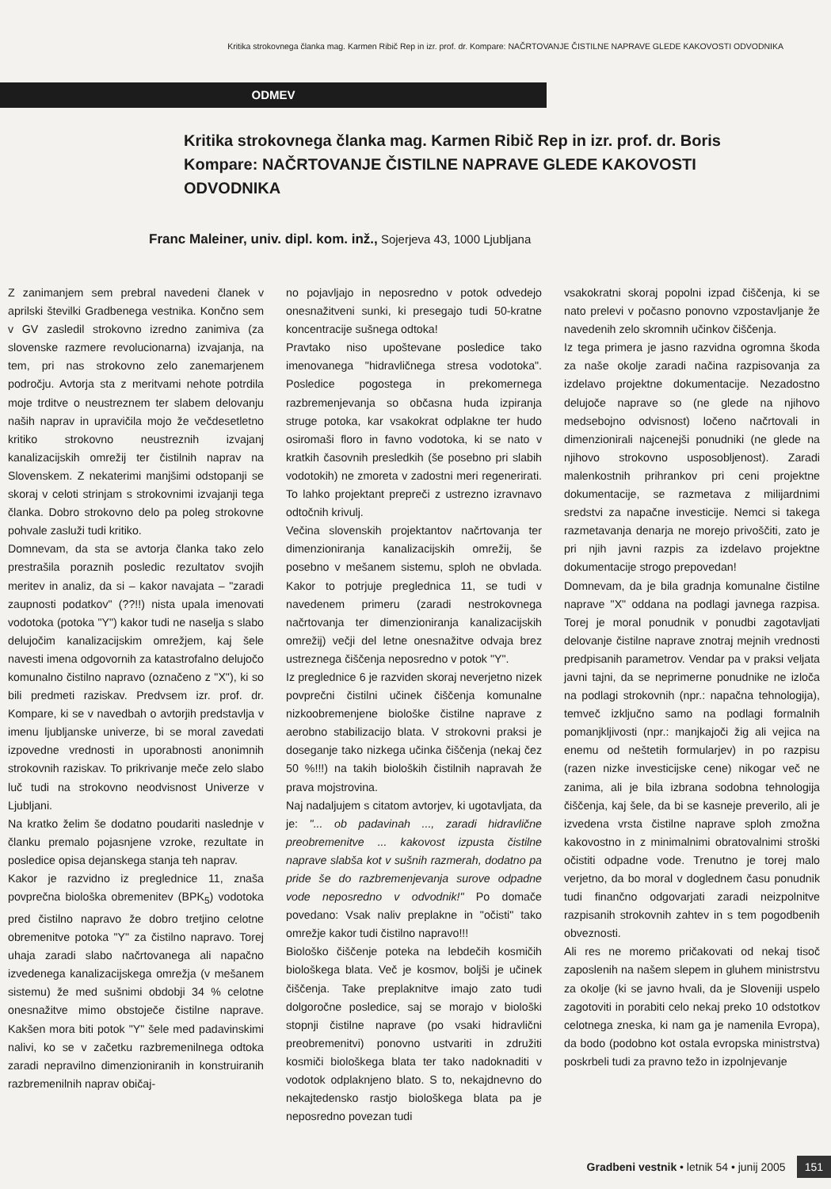Kritika strokovnega članka mag. Karmen Ribič Rep in izr. prof. dr. Kompare: NAČRTOVANJE ČISTILNE NAPRAVE GLEDE KAKOVOSTI ODVODNIKA
ODMEV
Kritika strokovnega članka mag. Karmen Ribič Rep in izr. prof. dr. Boris Kompare: NAČRTOVANJE ČISTILNE NAPRAVE GLEDE KAKOVOSTI ODVODNIKA
Franc Maleiner, univ. dipl. kom. inž., Sojerjeva 43, 1000 Ljubljana
Z zanimanjem sem prebral navedeni članek v aprilski številki Gradbenega vestnika. Končno sem v GV zasledil strokovno izredno zanimiva (za slovenske razmere revolucionarna) izvajanja, na tem, pri nas strokovno zelo zanemarjenem področju. Avtorja sta z meritvami nehote potrdila moje trditve o neustreznem ter slabem delovanju naših naprav in upravičila mojo že večdesetletno kritiko strokovno neustreznih izvajanj kanalizacijskih omrežij ter čistilnih naprav na Slovenskem. Z nekaterimi manjšimi odstopanji se skoraj v celoti strinjam s strokovnimi izvajanji tega članka. Dobro strokovno delo pa poleg strokovne pohvale zasluži tudi kritiko.
Domnevam, da sta se avtorja članka tako zelo prestrašila poraznih posledic rezultatov svojih meritev in analiz, da si – kakor navajata – "zaradi zaupnosti podatkov" (??!!) nista upala imenovati vodotoka (potoka "Y") kakor tudi ne naselja s slabo delujočim kanalizacijskim omrežjem, kaj šele navesti imena odgovornih za katastrofalno delujočo komunalno čistilno napravo (označeno z "X"), ki so bili predmeti raziskav. Predvsem izr. prof. dr. Kompare, ki se v navedbah o avtorjih predstavlja v imenu ljubljanske univerze, bi se moral zavedati izpovedne vrednosti in uporabnosti anonimnih strokovnih raziskav. To prikrivanje meče zelo slabo luč tudi na strokovno neodvisnost Univerze v Ljubljani.
Na kratko želim še dodatno poudariti naslednje v članku premalo pojasnjene vzroke, rezultate in posledice opisa dejanskega stanja teh naprav.
Kakor je razvidno iz preglednice 11, znaša povprečna biološka obremenitev (BPK<sub>5</sub>) vodotoka pred čistilno napravo že dobro tretjino celotne obremenitve potoka "Y" za čistilno napravo. Torej uhaja zaradi slabo načrtovanega ali napačno izvedenega kanalizacijskega omrežja (v mešanem sistemu) že med sušnimi obdobji 34 % celotne onesnažitve mimo obstoječe čistilne naprave. Kakšen mora biti potok "Y" šele med padavinskimi nalivi, ko se v začetku razbremenilnega odtoka zaradi nepravilno dimenzioniranih in konstruiranih razbremenilnih naprav običaj-
no pojavljajo in neposredno v potok odvedejo onesnažitveni sunki, ki presegajo tudi 50-kratne koncentracije sušnega odtoka!
Pravtako niso upoštevane posledice tako imenovanega "hidravličnega stresa vodotoka". Posledice pogostega in prekomernega razbremenjevanja so občasna huda izpiranja struge potoka, kar vsakokrat odplakne ter hudo osiromaši floro in favno vodotoka, ki se nato v kratkih časovnih presledkih (še posebno pri slabih vodotokih) ne zmoreta v zadostni meri regenerirati. To lahko projektant prepreči z ustrezno izravnavo odtočnih krivulj.
Večina slovenskih projektantov načrtovanja ter dimenzioniranja kanalizacijskih omrežij, še posebno v mešanem sistemu, sploh ne obvlada. Kakor to potrjuje preglednica 11, se tudi v navedenem primeru (zaradi nestrokovnega načrtovanja ter dimenzioniranja kanalizacijskih omrežij) večji del letne onesnažitve odvaja brez ustreznega čiščenja neposredno v potok "Y".
Iz preglednice 6 je razviden skoraj neverjetno nizek povprečni čistilni učinek čiščenja komunalne nizkoobremenjene biološke čistilne naprave z aerobno stabilizacijo blata. V strokovni praksi je doseganje tako nizkega učinka čiščenja (nekaj čez 50 %!!!) na takih bioloških čistilnih napravah že prava mojstrovina.
Naj nadaljujem s citatom avtorjev, ki ugotavljata, da je: "... ob padavinah ..., zaradi hidravlične preobremenitve ... kakovost izpusta čistilne naprave slabša kot v sušnih razmerah, dodatno pa pride še do razbremenjevanja surove odpadne vode neposredno v odvodnik!" Po domače povedano: Vsak naliv preplakne in "očisti" tako omrežje kakor tudi čistilno napravo!!!
Biološko čiščenje poteka na lebdečih kosmičih biološkega blata. Več je kosmov, boljši je učinek čiščenja. Take preplaknitve imajo zato tudi dolgoročne posledice, saj se morajo v biološki stopnji čistilne naprave (po vsaki hidravlični preobremenitvi) ponovno ustvariti in združiti kosmiči biološkega blata ter tako nadoknaditi v vodotok odplaknjeno blato. S to, nekajdnevno do nekajtedensko rastjo biološkega blata pa je neposredno povezan tudi
vsakokratni skoraj popolni izpad čiščenja, ki se nato prelevi v počasno ponovno vzpostavljanje že navedenih zelo skromnih učinkov čiščenja.
Iz tega primera je jasno razvidna ogromna škoda za naše okolje zaradi načina razpisovanja za izdelavo projektne dokumentacije. Nezadostno delujoče naprave so (ne glede na njihovo medsebojno odvisnost) ločeno načrtovali in dimenzionirali najcenejši ponudniki (ne glede na njihovo strokovno usposobljenost). Zaradi malenkostnih prihrankov pri ceni projektne dokumentacije, se razmetava z milijardnimi sredstvi za napačne investicije. Nemci si takega razmetavanja denarja ne morejo privoščiti, zato je pri njih javni razpis za izdelavo projektne dokumentacije strogo prepovedan!
Domnevam, da je bila gradnja komunalne čistilne naprave "X" oddana na podlagi javnega razpisa. Torej je moral ponudnik v ponudbi zagotavljati delovanje čistilne naprave znotraj mejnih vrednosti predpisanih parametrov. Vendar pa v praksi veljata javni tajni, da se neprimerne ponudnike ne izloča na podlagi strokovnih (npr.: napačna tehnologija), temveč izključno samo na podlagi formalnih pomanjkljivosti (npr.: manjkajoči žig ali vejica na enemu od neštetih formularjev) in po razpisu (razen nizke investicijske cene) nikogar več ne zanima, ali je bila izbrana sodobna tehnologija čiščenja, kaj šele, da bi se kasneje preverilo, ali je izvedena vrsta čistilne naprave sploh zmožna kakovostno in z minimalnimi obratovalnimi stroški očistiti odpadne vode. Trenutno je torej malo verjetno, da bo moral v doglednem času ponudnik tudi finančno odgovarjati zaradi neizpolnitve razpisanih strokovnih zahtev in s tem pogodbenih obveznosti.
Ali res ne moremo pričakovati od nekaj tisoč zaposlenih na našem slepem in gluhem ministrstvu za okolje (ki se javno hvali, da je Sloveniji uspelo zagotoviti in porabiti celo nekaj preko 10 odstotkov celotnega zneska, ki nam ga je namenila Evropa), da bodo (podobno kot ostala evropska ministrstva) poskrbeli tudi za pravno težo in izpolnjevanje
Gradbeni vestnik • letnik 54 • junij 2005 151